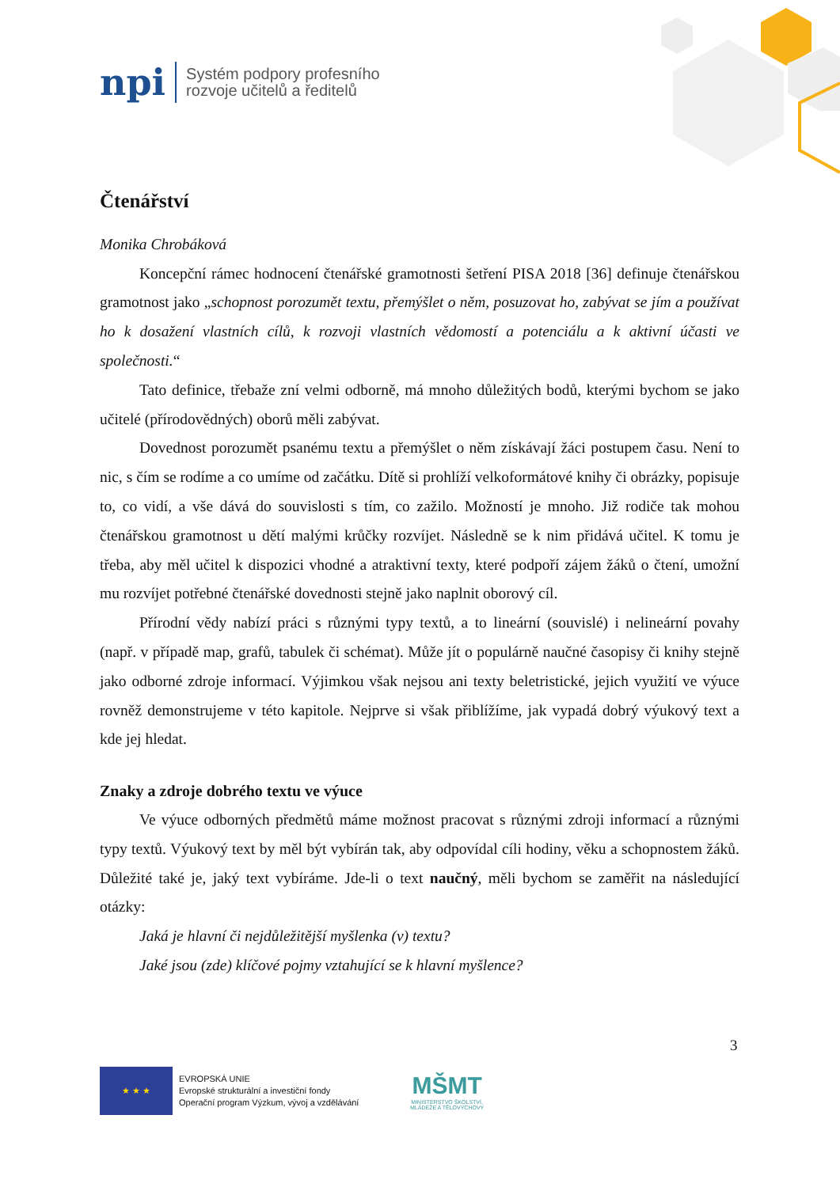npi
Systém podpory profesního
rozvoje učitelů a ředitelů
Čtenářství
Monika Chrobáková
Koncepční rámec hodnocení čtenářské gramotnosti šetření PISA 2018 [36] definuje čtenářskou gramotnost jako „schopnost porozumět textu, přemýšlet o něm, posuzovat ho, zabývat se jím a používat ho k dosažení vlastních cílů, k rozvoji vlastních vědomostí a potenciálu a k aktivní účasti ve společnosti.“
Tato definice, třebaže zní velmi odborně, má mnoho důležitých bodů, kterými bychom se jako učitelé (přírodovědných) oborů měli zabývat.
Dovednost porozumět psanému textu a přemýšlet o něm získávají žáci postupem času. Není to nic, s čím se rodíme a co umíme od začátku. Dítě si prohlíží velkoformátové knihy či obrázky, popisuje to, co vidí, a vše dává do souvislosti s tím, co zažilo. Možností je mnoho. Již rodiče tak mohou čtenářskou gramotnost u dětí malými krůčky rozvíjet. Následně se k nim přidává učitel. K tomu je třeba, aby měl učitel k dispozici vhodné a atraktivní texty, které podpoří zájem žáků o čtení, umožní mu rozvíjet potřebné čtenářské dovednosti stejně jako naplnit oborový cíl.
Přírodní vědy nabízí práci s různými typy textů, a to lineární (souvislé) i nelineární povahy (např. v případě map, grafů, tabulek či schémat). Může jít o populárně naučné časopisy či knihy stejně jako odborné zdroje informací. Výjimkou však nejsou ani texty beletristické, jejich využití ve výuce rovněž demonstrujeme v této kapitole. Nejprve si však přiblížíme, jak vypadá dobrý výukový text a kde jej hledat.
Znaky a zdroje dobrého textu ve výuce
Ve výuce odborných předmětů máme možnost pracovat s různými zdroji informací a různými typy textů. Výukový text by měl být vybírán tak, aby odpovídal cíli hodiny, věku a schopnostem žáků. Důležité také je, jaký text vybíráme. Jde-li o text naučný, měli bychom se zaměřit na následující otázky:
Jaká je hlavní či nejdůležitější myšlenka (v) textu?
Jaké jsou (zde) klíčové pojmy vztahující se k hlavní myšlence?
3
★ ★ ★
EVROPSKÁ UNIE
Evropské strukturální a investiční fondy
Operační program Výzkum, vývoj a vzdělávání
MŠMT
MINISTERSTVO ŠKOLSTVÍ,
MLÁDEŽE A TĚLOVÝCHOVY